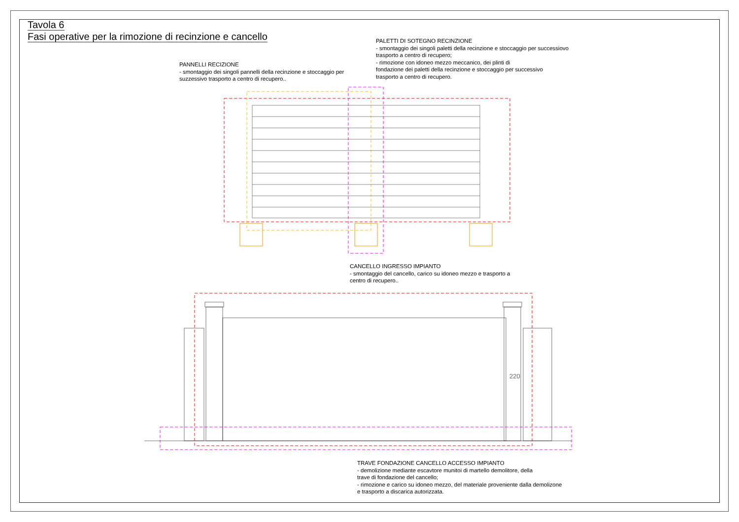Tavola 6
Fasi operative per la rimozione di recinzione e cancello
PANNELLI RECIZIONE
- smontaggio dei singoli pannelli della recinzione e stoccaggio per
suzzessivo trasporto a centro di recupero..
PALETTI DI SOTEGNO RECINZIONE
- smontaggio dei singoli paletti della recinzione e stoccaggio per successiovo
trasporto a centro di recupero;
- rimozione con idoneo mezzo meccanico, dei plinti di
fondazione dei paletti della recinzione e stoccaggio per successivo
trasporto a centro di recupero.
CANCELLO INGRESSO IMPIANTO
- smontaggio del cancello, carico su idoneo mezzo e trasporto a
centro di recupero..
220
TRAVE FONDAZIONE CANCELLO ACCESSO IMPIANTO
- demolizione mediante escavtore munitoi di martello demolitore, della
trave di fondazione del cancello;
- rimozione e carico su idoneo mezzo, del materiale proveniente dalla demolizone
e trasporto a discarica autorizzata.